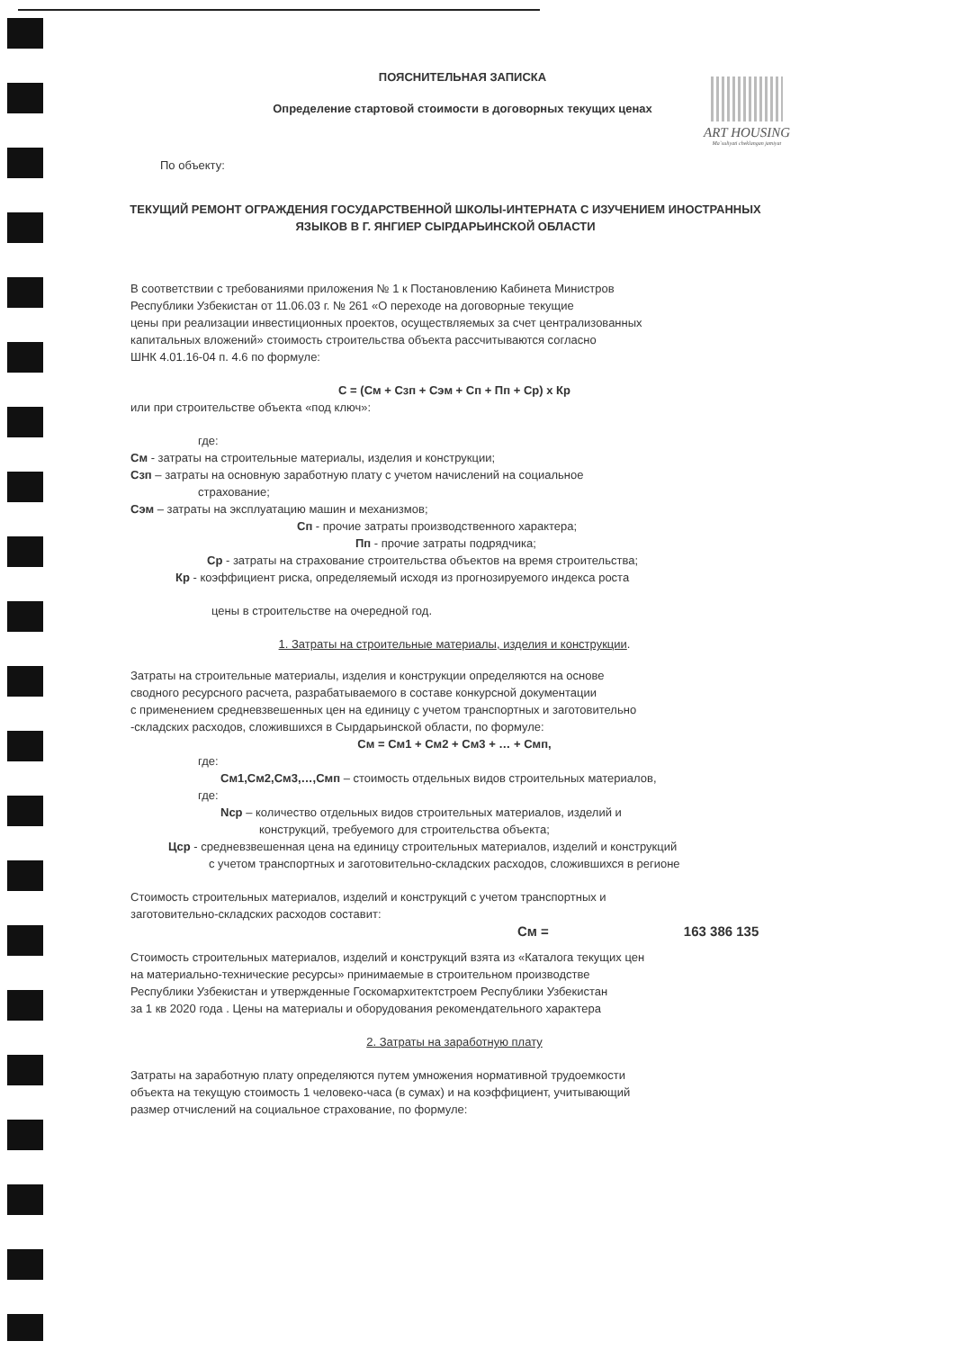ART HOUSING
Ma`suliyati cheklangan jamiyat
ПОЯСНИТЕЛЬНАЯ ЗАПИСКА
Определение стартовой стоимости в договорных текущих ценах
По объекту:
ТЕКУЩИЙ РЕМОНТ ОГРАЖДЕНИЯ ГОСУДАРСТВЕННОЙ ШКОЛЫ-ИНТЕРНАТА С ИЗУЧЕНИЕМ ИНОСТРАННЫХ ЯЗЫКОВ В Г. ЯНГИЕР СЫРДАРЬИНСКОЙ ОБЛАСТИ
В соответствии с требованиями приложения № 1 к Постановлению Кабинета Министров
Республики Узбекистан от 11.06.03 г. № 261 «О переходе на договорные текущие
цены при реализации инвестиционных проектов, осуществляемых за счет централизованных
капитальных вложений» стоимость строительства объекта рассчитываются согласно
ШНК 4.01.16-04 п. 4.6 по формуле:
С = (См + Сзп + Сэм + Сп + Пп + Ср) х Кр
или при строительстве объекта «под ключ»:
где:
См - затраты на строительные материалы, изделия и конструкции;
Сзп – затраты на основную заработную плату с учетом начислений на социальное
страхование;
Сэм – затраты на эксплуатацию машин и механизмов;
Сп - прочие затраты производственного характера;
Пп - прочие затраты подрядчика;
Ср - затраты на страхование строительства объектов на время строительства;
Кр - коэффициент риска, определяемый исходя из прогнозируемого индекса роста
цены в строительстве на очередной год.
1. Затраты на строительные материалы, изделия и конструкции.
Затраты на строительные материалы, изделия и конструкции определяются на основе
сводного ресурсного расчета, разрабатываемого в составе конкурсной документации
с применением средневзвешенных цен на единицу с учетом транспортных и заготовительно
-складских расходов, сложившихся в Сырдарьинской области, по формуле:
См = См1 + См2 + См3 + … + Смп,
где:
См1,См2,См3,…,Смп – стоимость отдельных видов строительных материалов,
где:
Nср – количество отдельных видов строительных материалов, изделий и
конструкций, требуемого для строительства объекта;
Цср - средневзвешенная цена на единицу строительных материалов, изделий и конструкций
с учетом транспортных и заготовительно-складских расходов, сложившихся в регионе
Стоимость строительных материалов, изделий и конструкций с учетом транспортных и
заготовительно-складских расходов составит:
См = 163 386 135
Стоимость строительных материалов, изделий и конструкций взята из «Каталога текущих цен
на материально-технические ресурсы» принимаемые в строительном производстве
Республики Узбекистан и утвержденные Госкомархитектстроем Республики Узбекистан
за 1 кв 2020 года . Цены на материалы и оборудования рекомендательного характера
2. Затраты на заработную плату
Затраты на заработную плату определяются путем умножения нормативной трудоемкости
объекта на текущую стоимость 1 человеко-часа (в сумах) и на коэффициент, учитывающий
размер отчислений на социальное страхование, по формуле: